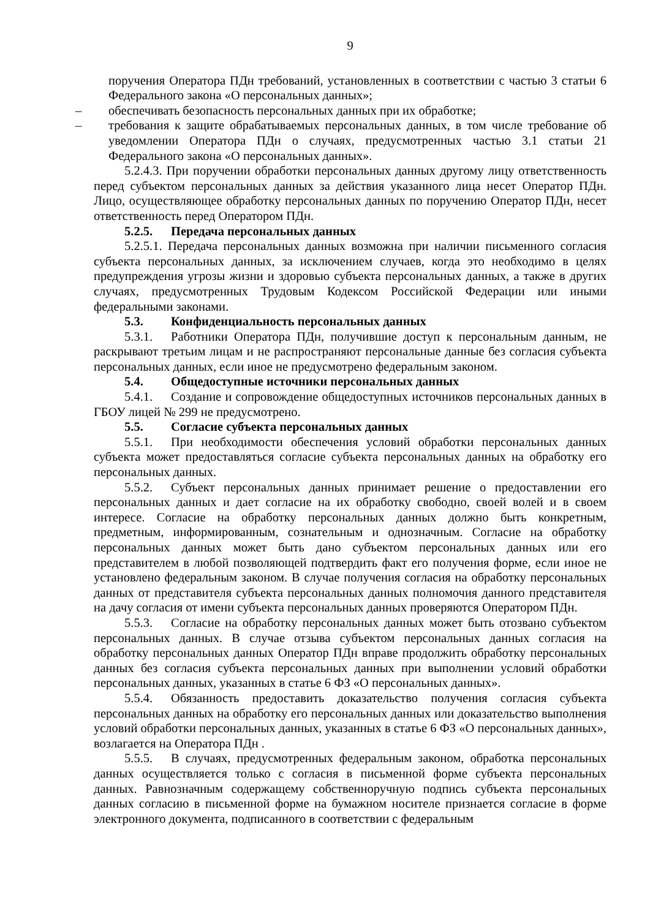9
поручения Оператора ПДн требований, установленных в соответствии с частью 3 статьи 6 Федерального закона «О персональных данных»;
– обеспечивать безопасность персональных данных при их обработке;
– требования к защите обрабатываемых персональных данных, в том числе требование об уведомлении Оператора ПДн о случаях, предусмотренных частью 3.1 статьи 21 Федерального закона «О персональных данных».
5.2.4.3. При поручении обработки персональных данных другому лицу ответственность перед субъектом персональных данных за действия указанного лица несет Оператор ПДн. Лицо, осуществляющее обработку персональных данных по поручению Оператор ПДн, несет ответственность перед Оператором ПДн.
5.2.5. Передача персональных данных
5.2.5.1. Передача персональных данных возможна при наличии письменного согласия субъекта персональных данных, за исключением случаев, когда это необходимо в целях предупреждения угрозы жизни и здоровью субъекта персональных данных, а также в других случаях, предусмотренных Трудовым Кодексом Российской Федерации или иными федеральными законами.
5.3. Конфиденциальность персональных данных
5.3.1. Работники Оператора ПДн, получившие доступ к персональным данным, не раскрывают третьим лицам и не распространяют персональные данные без согласия субъекта персональных данных, если иное не предусмотрено федеральным законом.
5.4. Общедоступные источники персональных данных
5.4.1. Создание и сопровождение общедоступных источников персональных данных в ГБОУ лицей № 299 не предусмотрено.
5.5. Согласие субъекта персональных данных
5.5.1. При необходимости обеспечения условий обработки персональных данных субъекта может предоставляться согласие субъекта персональных данных на обработку его персональных данных.
5.5.2. Субъект персональных данных принимает решение о предоставлении его персональных данных и дает согласие на их обработку свободно, своей волей и в своем интересе. Согласие на обработку персональных данных должно быть конкретным, предметным, информированным, сознательным и однозначным. Согласие на обработку персональных данных может быть дано субъектом персональных данных или его представителем в любой позволяющей подтвердить факт его получения форме, если иное не установлено федеральным законом. В случае получения согласия на обработку персональных данных от представителя субъекта персональных данных полномочия данного представителя на дачу согласия от имени субъекта персональных данных проверяются Оператором ПДн.
5.5.3. Согласие на обработку персональных данных может быть отозвано субъектом персональных данных. В случае отзыва субъектом персональных данных согласия на обработку персональных данных Оператор ПДн вправе продолжить обработку персональных данных без согласия субъекта персональных данных при выполнении условий обработки персональных данных, указанных в статье 6 ФЗ «О персональных данных».
5.5.4. Обязанность предоставить доказательство получения согласия субъекта персональных данных на обработку его персональных данных или доказательство выполнения условий обработки персональных данных, указанных в статье 6 ФЗ «О персональных данных», возлагается на Оператора ПДн .
5.5.5. В случаях, предусмотренных федеральным законом, обработка персональных данных осуществляется только с согласия в письменной форме субъекта персональных данных. Равнозначным содержащему собственноручную подпись субъекта персональных данных согласию в письменной форме на бумажном носителе признается согласие в форме электронного документа, подписанного в соответствии с федеральным